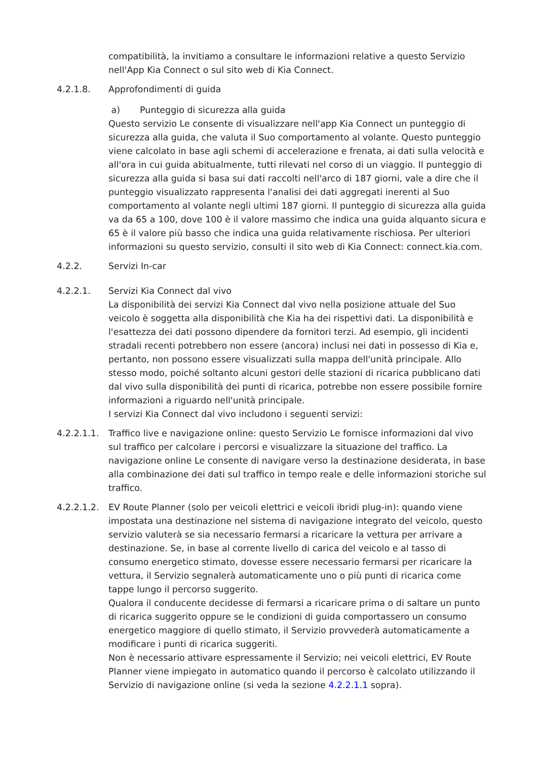compatibilità, la invitiamo a consultare le informazioni relative a questo Servizio nell'App Kia Connect o sul sito web di Kia Connect.
4.2.1.8. Approfondimenti di guida
a) Punteggio di sicurezza alla guida
Questo servizio Le consente di visualizzare nell'app Kia Connect un punteggio di sicurezza alla guida, che valuta il Suo comportamento al volante. Questo punteggio viene calcolato in base agli schemi di accelerazione e frenata, ai dati sulla velocità e all'ora in cui guida abitualmente, tutti rilevati nel corso di un viaggio. Il punteggio di sicurezza alla guida si basa sui dati raccolti nell'arco di 187 giorni, vale a dire che il punteggio visualizzato rappresenta l'analisi dei dati aggregati inerenti al Suo comportamento al volante negli ultimi 187 giorni. Il punteggio di sicurezza alla guida va da 65 a 100, dove 100 è il valore massimo che indica una guida alquanto sicura e 65 è il valore più basso che indica una guida relativamente rischiosa. Per ulteriori informazioni su questo servizio, consulti il sito web di Kia Connect: connect.kia.com.
4.2.2. Servizi In-car
4.2.2.1. Servizi Kia Connect dal vivo
La disponibilità dei servizi Kia Connect dal vivo nella posizione attuale del Suo veicolo è soggetta alla disponibilità che Kia ha dei rispettivi dati. La disponibilità e l'esattezza dei dati possono dipendere da fornitori terzi. Ad esempio, gli incidenti stradali recenti potrebbero non essere (ancora) inclusi nei dati in possesso di Kia e, pertanto, non possono essere visualizzati sulla mappa dell'unità principale. Allo stesso modo, poiché soltanto alcuni gestori delle stazioni di ricarica pubblicano dati dal vivo sulla disponibilità dei punti di ricarica, potrebbe non essere possibile fornire informazioni a riguardo nell'unità principale.
I servizi Kia Connect dal vivo includono i seguenti servizi:
4.2.2.1.1.
Traffico live e navigazione online: questo Servizio Le fornisce informazioni dal vivo sul traffico per calcolare i percorsi e visualizzare la situazione del traffico. La navigazione online Le consente di navigare verso la destinazione desiderata, in base alla combinazione dei dati sul traffico in tempo reale e delle informazioni storiche sul traffico.
4.2.2.1.2.
EV Route Planner (solo per veicoli elettrici e veicoli ibridi plug-in): quando viene impostata una destinazione nel sistema di navigazione integrato del veicolo, questo servizio valuterà se sia necessario fermarsi a ricaricare la vettura per arrivare a destinazione. Se, in base al corrente livello di carica del veicolo e al tasso di consumo energetico stimato, dovesse essere necessario fermarsi per ricaricare la vettura, il Servizio segnalerà automaticamente uno o più punti di ricarica come tappe lungo il percorso suggerito.
Qualora il conducente decidesse di fermarsi a ricaricare prima o di saltare un punto di ricarica suggerito oppure se le condizioni di guida comportassero un consumo energetico maggiore di quello stimato, il Servizio provvederà automaticamente a modificare i punti di ricarica suggeriti.
Non è necessario attivare espressamente il Servizio; nei veicoli elettrici, EV Route Planner viene impiegato in automatico quando il percorso è calcolato utilizzando il Servizio di navigazione online (si veda la sezione 4.2.2.1.1 sopra).